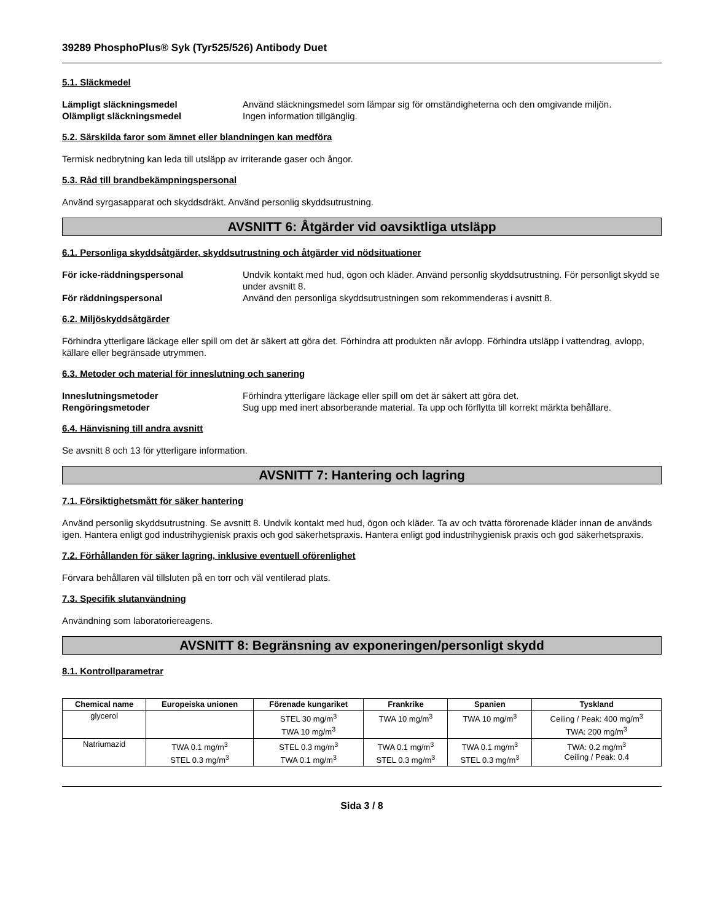39289 PhosphoPlus® Syk (Tyr525/526) Antibody Duet
5.1. Släckmedel
Lämpligt släckningsmedel Använd släckningsmedel som lämpar sig för omständigheterna och den omgivande miljön. Olämpligt släckningsmedel Ingen information tillgänglig.
5.2. Särskilda faror som ämnet eller blandningen kan medföra
Termisk nedbrytning kan leda till utsläpp av irriterande gaser och ångor.
5.3. Råd till brandbekämpningspersonal
Använd syrgasapparat och skyddsdräkt. Använd personlig skyddsutrustning.
AVSNITT 6: Åtgärder vid oavsiktliga utsläpp
6.1. Personliga skyddsåtgärder, skyddsutrustning och åtgärder vid nödsituationer
För icke-räddningspersonal Undvik kontakt med hud, ögon och kläder. Använd personlig skyddsutrustning. För personligt skydd se under avsnitt 8. För räddningspersonal Använd den personliga skyddsutrustningen som rekommenderas i avsnitt 8.
6.2. Miljöskyddsåtgärder
Förhindra ytterligare läckage eller spill om det är säkert att göra det. Förhindra att produkten når avlopp. Förhindra utsläpp i vattendrag, avlopp, källare eller begränsade utrymmen.
6.3. Metoder och material för inneslutning och sanering
Inneslutningsmetoder Förhindra ytterligare läckage eller spill om det är säkert att göra det. Rengöringsmetoder Sug upp med inert absorberande material. Ta upp och förflytta till korrekt märkta behållare.
6.4. Hänvisning till andra avsnitt
Se avsnitt 8 och 13 för ytterligare information.
AVSNITT 7: Hantering och lagring
7.1. Försiktighetsmått för säker hantering
Använd personlig skyddsutrustning. Se avsnitt 8. Undvik kontakt med hud, ögon och kläder. Ta av och tvätta förorenade kläder innan de används igen. Hantera enligt god industrihygienisk praxis och god säkerhetspraxis. Hantera enligt god industrihygienisk praxis och god säkerhetspraxis.
7.2. Förhållanden för säker lagring, inklusive eventuell oförenlighet
Förvara behållaren väl tillsluten på en torr och väl ventilerad plats.
7.3. Specifik slutanvändning
Användning som laboratoriereagens.
AVSNITT 8: Begränsning av exponeringen/personligt skydd
8.1. Kontrollparametrar
| Chemical name | Europeiska unionen | Förenade kungariket | Frankrike | Spanien | Tyskland |
| --- | --- | --- | --- | --- | --- |
| glycerol | | STEL 30 mg/m<sup>3</sup> TWA 10 mg/m<sup>3</sup> | TWA 10 mg/m<sup>3</sup> | TWA 10 mg/m<sup>3</sup> | Ceiling / Peak: 400 mg/m<sup>3</sup> TWA: 200 mg/m<sup>3</sup> |
| Natriumazid | TWA 0.1 mg/m<sup>3</sup> STEL 0.3 mg/m<sup>3</sup> | STEL 0.3 mg/m<sup>3</sup> TWA 0.1 mg/m<sup>3</sup> | TWA 0.1 mg/m<sup>3</sup> STEL 0.3 mg/m<sup>3</sup> | TWA 0.1 mg/m<sup>3</sup> STEL 0.3 mg/m<sup>3</sup> | TWA: 0.2 mg/m<sup>3</sup> Ceiling / Peak: 0.4 |
Sida 3 / 8